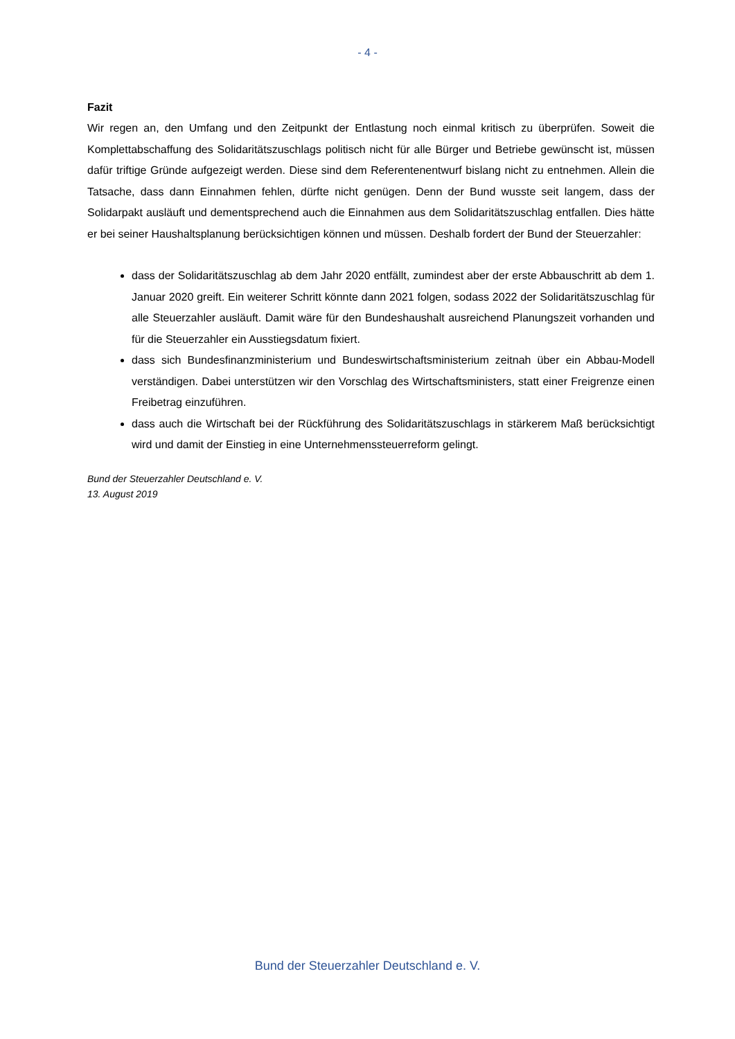- 4 -
Fazit
Wir regen an, den Umfang und den Zeitpunkt der Entlastung noch einmal kritisch zu überprüfen. Soweit die Komplettabschaffung des Solidaritätszuschlags politisch nicht für alle Bürger und Betriebe gewünscht ist, müssen dafür triftige Gründe aufgezeigt werden. Diese sind dem Referentenentwurf bislang nicht zu entnehmen. Allein die Tatsache, dass dann Einnahmen fehlen, dürfte nicht genügen. Denn der Bund wusste seit langem, dass der Solidarpakt ausläuft und dementsprechend auch die Einnahmen aus dem Solidaritätszuschlag entfallen. Dies hätte er bei seiner Haushaltsplanung berücksichtigen können und müssen. Deshalb fordert der Bund der Steuerzahler:
dass der Solidaritätszuschlag ab dem Jahr 2020 entfällt, zumindest aber der erste Abbauschritt ab dem 1. Januar 2020 greift. Ein weiterer Schritt könnte dann 2021 folgen, sodass 2022 der Solidaritätszuschlag für alle Steuerzahler ausläuft. Damit wäre für den Bundeshaushalt ausreichend Planungszeit vorhanden und für die Steuerzahler ein Ausstiegsdatum fixiert.
dass sich Bundesfinanzministerium und Bundeswirtschaftsministerium zeitnah über ein Abbau-Modell verständigen. Dabei unterstützen wir den Vorschlag des Wirtschaftsministers, statt einer Freigrenze einen Freibetrag einzuführen.
dass auch die Wirtschaft bei der Rückführung des Solidaritätszuschlags in stärkerem Maß berücksichtigt wird und damit der Einstieg in eine Unternehmenssteuerreform gelingt.
Bund der Steuerzahler Deutschland e. V.
13. August 2019
Bund der Steuerzahler Deutschland e. V.